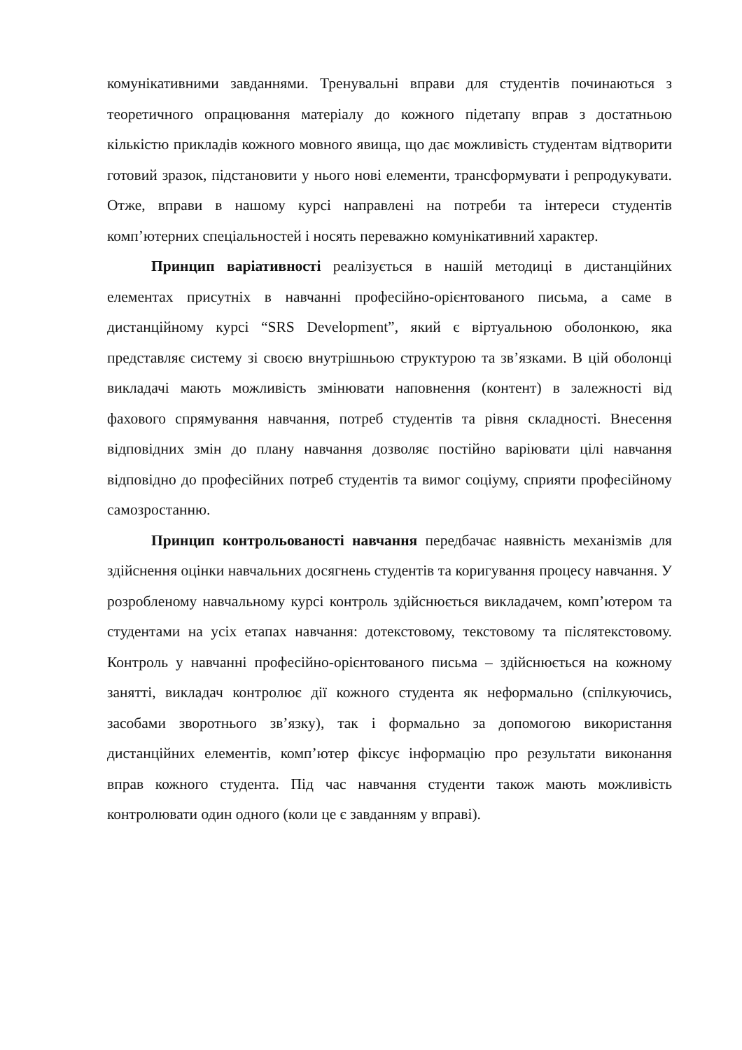комунікативними завданнями. Тренувальні вправи для студентів починаються з теоретичного опрацювання матеріалу до кожного підетапу вправ з достатньою кількістю прикладів кожного мовного явища, що дає можливість студентам відтворити готовий зразок, підстановити у нього нові елементи, трансформувати і репродукувати. Отже, вправи в нашому курсі направлені на потреби та інтереси студентів комп’ютерних спеціальностей і носять переважно комунікативний характер.
Принцип варіативності реалізується в нашій методиці в дистанційних елементах присутніх в навчанні професійно-орієнтованого письма, а саме в дистанційному курсі “SRS Development”, який є віртуальною оболонкою, яка представляє систему зі своєю внутрішньою структурою та зв’язками. В цій оболонці викладачі мають можливість змінювати наповнення (контент) в залежності від фахового спрямування навчання, потреб студентів та рівня складності. Внесення відповідних змін до плану навчання дозволяє постійно варіювати цілі навчання відповідно до професійних потреб студентів та вимог соціуму, сприяти професійному самозростанню.
Принцип контрольованості навчання передбачає наявність механізмів для здійснення оцінки навчальних досягнень студентів та коригування процесу навчання. У розробленому навчальному курсі контроль здійснюється викладачем, комп’ютером та студентами на усіх етапах навчання: дотекстовому, текстовому та післятекстовому. Контроль у навчанні професійно-орієнтованого письма – здійснюється на кожному занятті, викладач контролює дії кожного студента як неформально (спілкуючись, засобами зворотнього зв’язку), так і формально за допомогою використання дистанційних елементів, комп’ютер фіксує інформацію про результати виконання вправ кожного студента. Під час навчання студенти також мають можливість контролювати один одного (коли це є завданням у вправі).